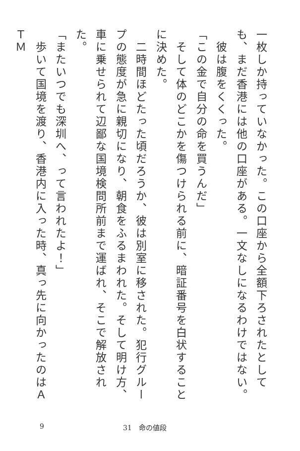一枚しか持っていなかった。この口座から全額下ろされたとしても、まだ香港には他の口座がある。一文なしになるわけではない。
　彼は腹をくくった。
「この金で自分の命を買うんだ」
　そして体のどこかを傷つけられる前に、暗証番号を白状することに決めた。
　二時間ほどたった頃だろうか、彼は別室に移された。犯行グループの態度が急に親切になり、朝食をふるまわれた。そして明け方、車に乗せられて辺鄙な国境検問所前まで運ばれ、そこで解放された。
「またいつでも深圳へ、って言われたよ！」
　歩いて国境を渡り、香港内に入った時、真っ先に向かったのはＡＴＭ
9 31　命の値段